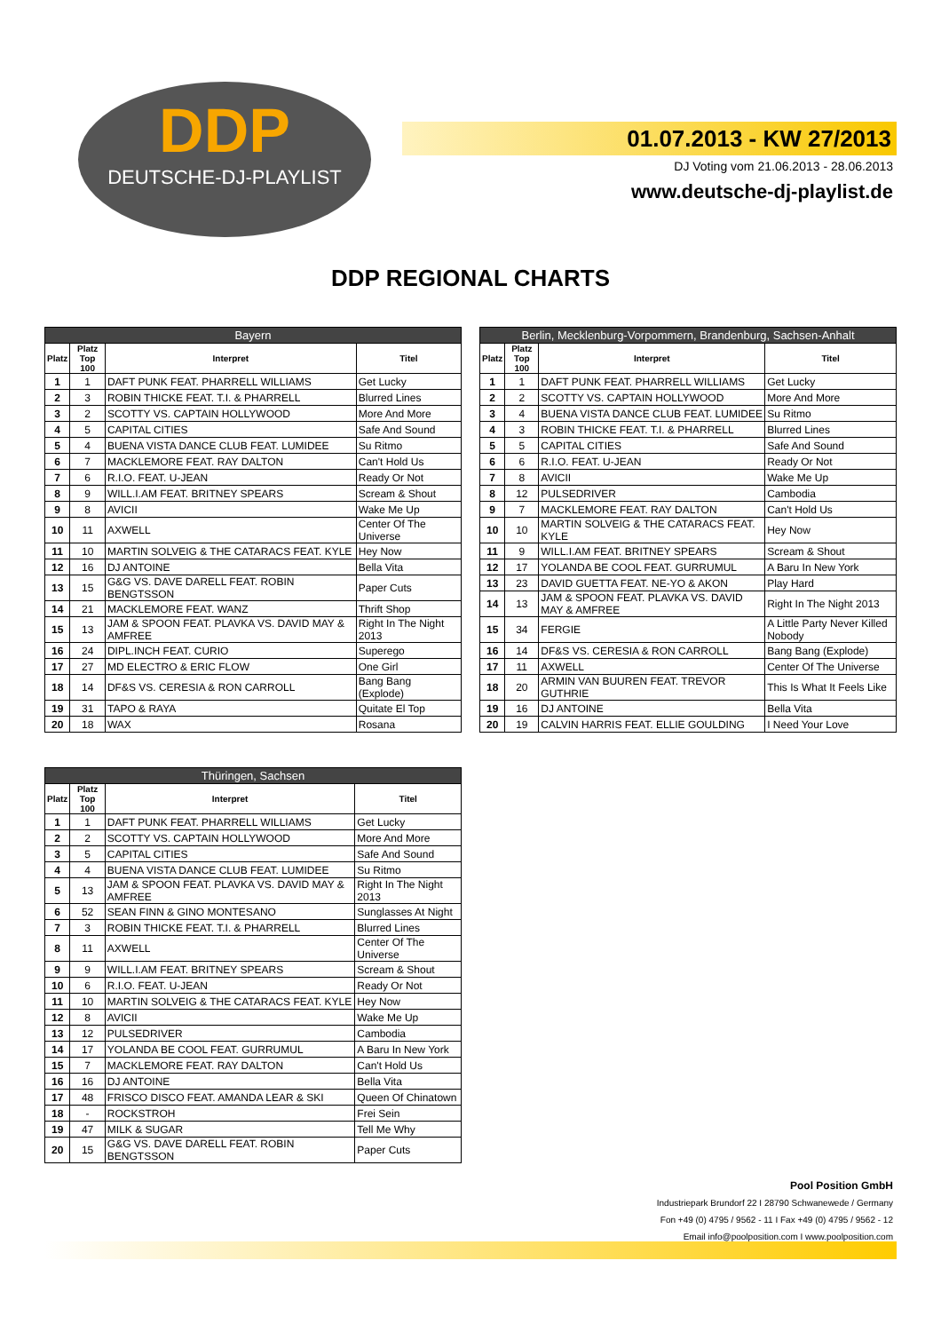DDP
DEUTSCHE-DJ-PLAYLIST
01.07.2013 - KW 27/2013
DJ Voting vom 21.06.2013 - 28.06.2013
www.deutsche-dj-playlist.de
DDP REGIONAL CHARTS
| Bayern | | | |
| --- | --- | --- | --- |
| Platz | Platz Top 100 | Interpret | Titel |
| 1 | 1 | DAFT PUNK FEAT. PHARRELL WILLIAMS | Get Lucky |
| 2 | 3 | ROBIN THICKE FEAT. T.I. & PHARRELL | Blurred Lines |
| 3 | 2 | SCOTTY VS. CAPTAIN HOLLYWOOD | More And More |
| 4 | 5 | CAPITAL CITIES | Safe And Sound |
| 5 | 4 | BUENA VISTA DANCE CLUB FEAT. LUMIDEE | Su Ritmo |
| 6 | 7 | MACKLEMORE FEAT. RAY DALTON | Can't Hold Us |
| 7 | 6 | R.I.O. FEAT. U-JEAN | Ready Or Not |
| 8 | 9 | WILL.I.AM FEAT. BRITNEY SPEARS | Scream & Shout |
| 9 | 8 | AVICII | Wake Me Up |
| 10 | 11 | AXWELL | Center Of The Universe |
| 11 | 10 | MARTIN SOLVEIG & THE CATARACS FEAT. KYLE | Hey Now |
| 12 | 16 | DJ ANTOINE | Bella Vita |
| 13 | 15 | G&G VS. DAVE DARELL FEAT. ROBIN BENGTSSON | Paper Cuts |
| 14 | 21 | MACKLEMORE FEAT. WANZ | Thrift Shop |
| 15 | 13 | JAM & SPOON FEAT. PLAVKA VS. DAVID MAY & AMFREE | Right In The Night 2013 |
| 16 | 24 | DIPL.INCH FEAT. CURIO | Superego |
| 17 | 27 | MD ELECTRO & ERIC FLOW | One Girl |
| 18 | 14 | DF&S VS. CERESIA & RON CARROLL | Bang Bang (Explode) |
| 19 | 31 | TAPO & RAYA | Quitate El Top |
| 20 | 18 | WAX | Rosana |
| Berlin, Mecklenburg-Vorpommern, Brandenburg, Sachsen-Anhalt | | | |
| --- | --- | --- | --- |
| Platz | Platz Top 100 | Interpret | Titel |
| 1 | 1 | DAFT PUNK FEAT. PHARRELL WILLIAMS | Get Lucky |
| 2 | 2 | SCOTTY VS. CAPTAIN HOLLYWOOD | More And More |
| 3 | 4 | BUENA VISTA DANCE CLUB FEAT. LUMIDEE | Su Ritmo |
| 4 | 3 | ROBIN THICKE FEAT. T.I. & PHARRELL | Blurred Lines |
| 5 | 5 | CAPITAL CITIES | Safe And Sound |
| 6 | 6 | R.I.O. FEAT. U-JEAN | Ready Or Not |
| 7 | 8 | AVICII | Wake Me Up |
| 8 | 12 | PULSEDRIVER | Cambodia |
| 9 | 7 | MACKLEMORE FEAT. RAY DALTON | Can't Hold Us |
| 10 | 10 | MARTIN SOLVEIG & THE CATARACS FEAT. KYLE | Hey Now |
| 11 | 9 | WILL.I.AM FEAT. BRITNEY SPEARS | Scream & Shout |
| 12 | 17 | YOLANDA BE COOL FEAT. GURRUMUL | A Baru In New York |
| 13 | 23 | DAVID GUETTA FEAT. NE-YO & AKON | Play Hard |
| 14 | 13 | JAM & SPOON FEAT. PLAVKA VS. DAVID MAY & AMFREE | Right In The Night 2013 |
| 15 | 34 | FERGIE | A Little Party Never Killed Nobody |
| 16 | 14 | DF&S VS. CERESIA & RON CARROLL | Bang Bang (Explode) |
| 17 | 11 | AXWELL | Center Of The Universe |
| 18 | 20 | ARMIN VAN BUUREN FEAT. TREVOR GUTHRIE | This Is What It Feels Like |
| 19 | 16 | DJ ANTOINE | Bella Vita |
| 20 | 19 | CALVIN HARRIS FEAT. ELLIE GOULDING | I Need Your Love |
| Thüringen, Sachsen | | | |
| --- | --- | --- | --- |
| Platz | Platz Top 100 | Interpret | Titel |
| 1 | 1 | DAFT PUNK FEAT. PHARRELL WILLIAMS | Get Lucky |
| 2 | 2 | SCOTTY VS. CAPTAIN HOLLYWOOD | More And More |
| 3 | 5 | CAPITAL CITIES | Safe And Sound |
| 4 | 4 | BUENA VISTA DANCE CLUB FEAT. LUMIDEE | Su Ritmo |
| 5 | 13 | JAM & SPOON FEAT. PLAVKA VS. DAVID MAY & AMFREE | Right In The Night 2013 |
| 6 | 52 | SEAN FINN & GINO MONTESANO | Sunglasses At Night |
| 7 | 3 | ROBIN THICKE FEAT. T.I. & PHARRELL | Blurred Lines |
| 8 | 11 | AXWELL | Center Of The Universe |
| 9 | 9 | WILL.I.AM FEAT. BRITNEY SPEARS | Scream & Shout |
| 10 | 6 | R.I.O. FEAT. U-JEAN | Ready Or Not |
| 11 | 10 | MARTIN SOLVEIG & THE CATARACS FEAT. KYLE | Hey Now |
| 12 | 8 | AVICII | Wake Me Up |
| 13 | 12 | PULSEDRIVER | Cambodia |
| 14 | 17 | YOLANDA BE COOL FEAT. GURRUMUL | A Baru In New York |
| 15 | 7 | MACKLEMORE FEAT. RAY DALTON | Can't Hold Us |
| 16 | 16 | DJ ANTOINE | Bella Vita |
| 17 | 48 | FRISCO DISCO FEAT. AMANDA LEAR & SKI | Queen Of Chinatown |
| 18 | - | ROCKSTROH | Frei Sein |
| 19 | 47 | MILK & SUGAR | Tell Me Why |
| 20 | 15 | G&G VS. DAVE DARELL FEAT. ROBIN BENGTSSON | Paper Cuts |
Pool Position GmbH
Industriepark Brundorf 22 I 28790 Schwanewede / Germany
Fon +49 (0) 4795 / 9562 - 11 I Fax +49 (0) 4795 / 9562 - 12
Email info@poolposition.com I www.poolposition.com